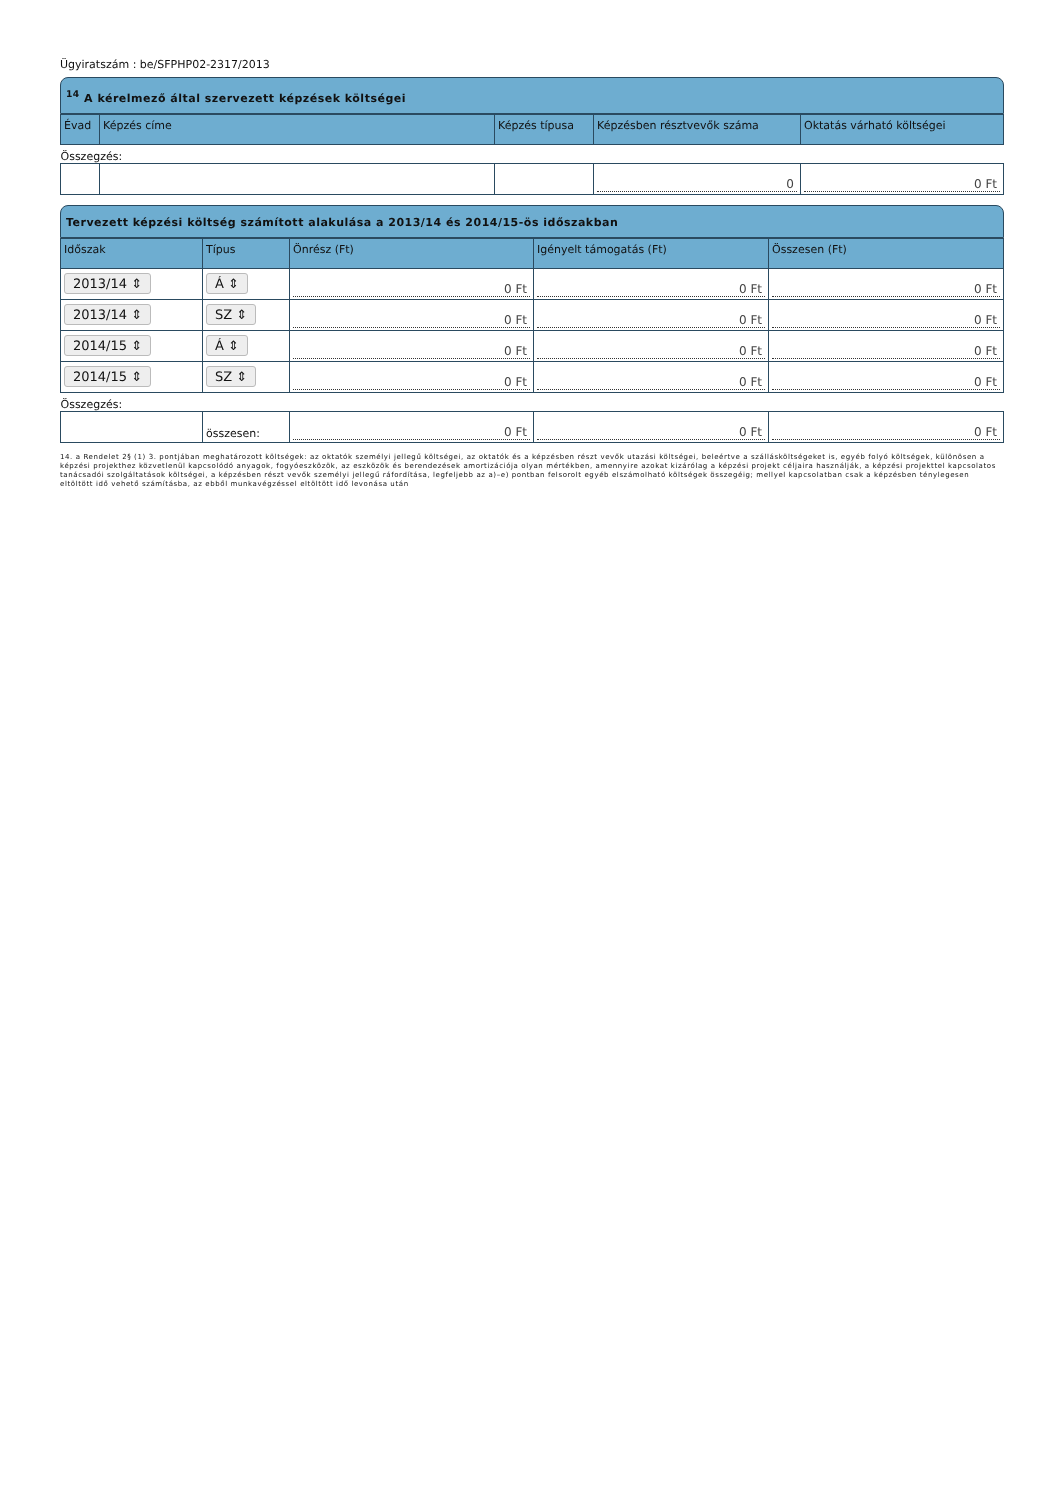Ügyiratszám : be/SFPHP02-2317/2013
<sup>14</sup> A kérelmező által szervezett képzések költségei
| Évad | Képzés címe | Képzés típusa | Képzésben résztvevők száma | Oktatás várható költségei |
| --- | --- | --- | --- | --- |
| Összegzés: | | | | |
| | | | 0 | 0 Ft |
Tervezett képzési költség számított alakulása a 2013/14 és 2014/15-ös időszakban
| Időszak | Típus | Önrész (Ft) | Igényelt támogatás (Ft) | Összesen (Ft) |
| --- | --- | --- | --- | --- |
| 2013/14 ⇕ | Á ⇕ | 0 Ft | 0 Ft | 0 Ft |
| 2013/14 ⇕ | SZ ⇕ | 0 Ft | 0 Ft | 0 Ft |
| 2014/15 ⇕ | Á ⇕ | 0 Ft | 0 Ft | 0 Ft |
| 2014/15 ⇕ | SZ ⇕ | 0 Ft | 0 Ft | 0 Ft |
| Összegzés: | | | | |
| | összesen: | 0 Ft | 0 Ft | 0 Ft |
14. a Rendelet 2§ (1) 3. pontjában meghatározott költségek: az oktatók személyi jellegű költségei, az oktatók és a képzésben részt vevők utazási költségei, beleértve a szállásköltségeket is, egyéb folyó költségek, különösen a képzési projekthez közvetlenül kapcsolódó anyagok, fogyóeszközök, az eszközök és berendezések amortizációja olyan mértékben, amennyire azokat kizárólag a képzési projekt céljaira használják, a képzési projekttel kapcsolatos tanácsadói szolgáltatások költségei, a képzésben részt vevők személyi jellegű ráfordítása, legfeljebb az a)–e) pontban felsorolt egyéb elszámolható költségek összegéig; mellyel kapcsolatban csak a képzésben ténylegesen eltöltött idő vehető számításba, az ebből munkavégzéssel eltöltött idő levonása után